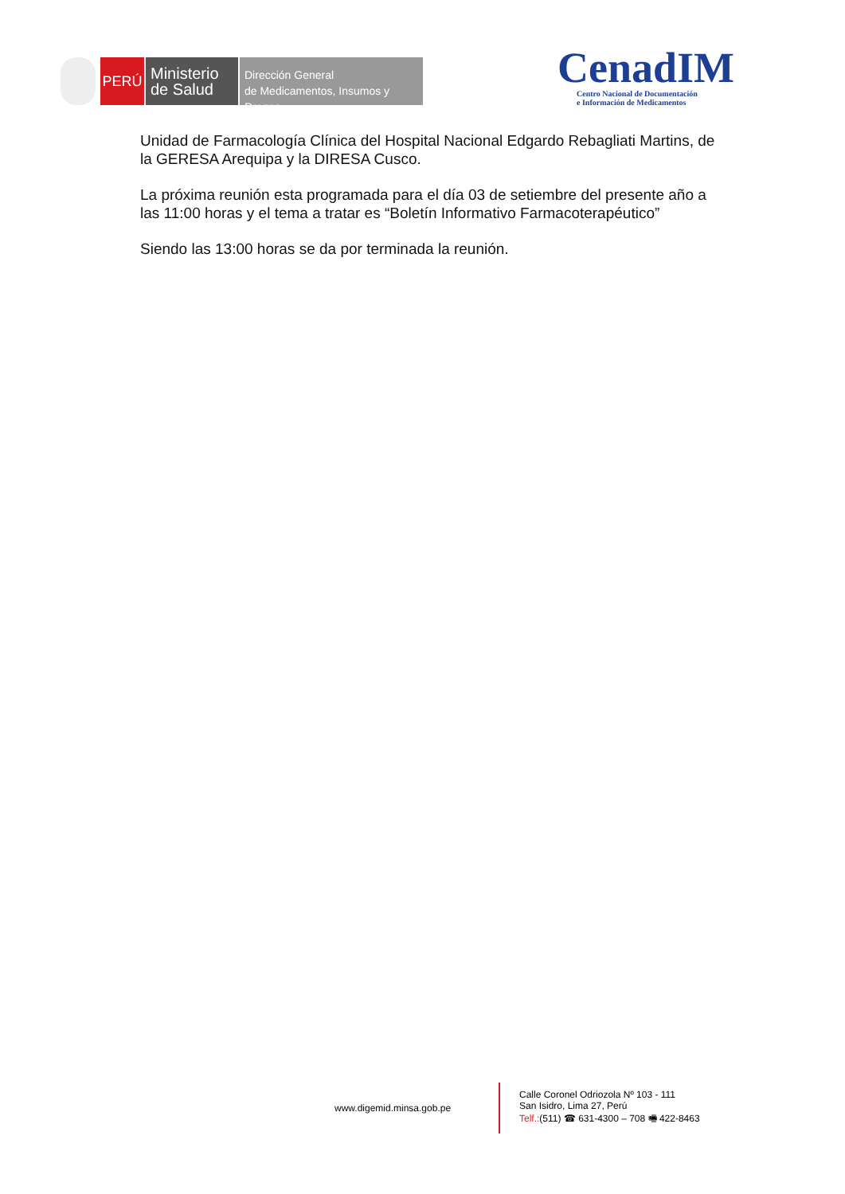PERÚ
Ministerio
de Salud
Dirección General
de Medicamentos, Insumos y Drogas
CenadIM
Centro Nacional de Documentación
e Información de Medicamentos
Unidad de Farmacología Clínica del Hospital Nacional Edgardo Rebagliati Martins, de la GERESA Arequipa y la DIRESA Cusco.
La próxima reunión esta programada para el día 03 de setiembre del presente año a las 11:00 horas y el tema a tratar es “Boletín Informativo Farmacoterapéutico”
Siendo las 13:00 horas se da por terminada la reunión.
www.digemid.minsa.gob.pe
Calle Coronel Odriozola Nº 103 - 111
San Isidro, Lima 27, Perú
Telf.:(511) ☎ 631-4300 – 708 🖷 422-8463